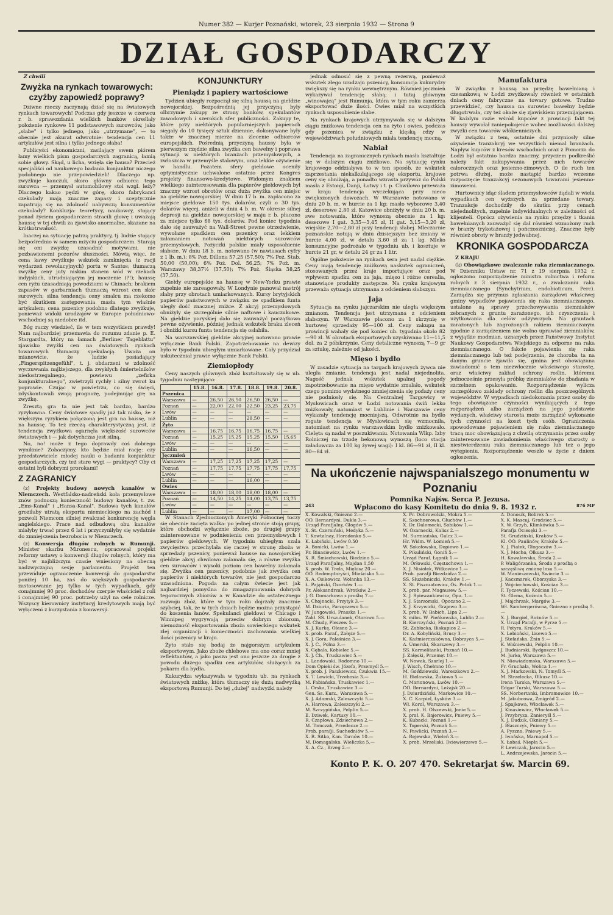Numer 382 — Kurjer Poznański, wtorek, 23 sierpnia 1932 — Strona 9
DZIAŁ GOSPODARCZY
Z chwili
Zwyżka na rynkach towarowych: czyżby zapowiedź poprawy?
Dziwne rzeczy zaczynają dziać się na światowych rynkach towarowych! Podczas gdy jeszcze w czerwcu r. b. sprawozdania wielkich banków określały położenie rynkowe 11 podstawowych surowców, jako „słabe" i tylko jednego, jako „utrzymane", — to obecnie jest akurat odwrotnie: tendencja cen 11 artykułów jest silna i tylko jednego słaba!
Publicyści ekonomiczni, zasilający swem piórem łamy wielkich pism gospodarczych zagranicą, łamią sobie głowy. Skąd, u licha, wzięła się hausa? Przecież specjaliści od naukowego badania konjunktur niczego podobnego nie przepowiedzieli! Dlaczego np. zwyżkuje kauczuk, skoro główny odbiorca tego surowca — przemysł automobilowy stoi wzgl. leży? Dlaczego kakao pędzi w górę, skoro fabrykanci czekolady mają znaczne zapasy i sceptycznie zapatrują się na zdolność nabywczą konsumentów czekolady? Konkluzja: teoretycy, naukowcy, stojący ponad życiem gospodarczem stracili głowę i uważają haussę w tej chwili za zjawisko anormalne, skazane na krótkotrwałość.
Inaczej na sytuację patrzą praktycy, tj. ludzie stojący bezpośrednio w samem mżyciu gospodarczem. Starają się oni zwyżkę uzasadnić motywami, nie pozbawionemi pozorów słuszności. Mówią więc, że cena kawy zwyżkuje wskutek zamknięcia (z racji wydarzeń rewolucyjnych) portu w Santos; tłumaczą zwyżkę ceny juty niskim stanem wód w rzekach indyjskich, utrudniającym jej mocze­nie (?!); haussę cen ryżu uzasadniają powodziami w Chinach; brakiem zapasów w garbarniach tłumaczą wzrost cen skór surowych; silna tendencja ceny smalcu ma rzekomo być skutkiem zastępowania masła tym właśnie artykułem; cena pszenicy podobno dlatego zwyżkuje, ponieważ widoki urodzajów w Europie południowo-wschodniej są niedobre itd.
Bóg raczy wiedzieć, ile w tem wszystkiem prawdy! Nam najbardziej przemawia do rozumu zdanie p. E. Stargardta, który na łamach „Berliner Tageblattu" zjawisko zwyżki cen na światowych rynkach towarowych tłumaczy spekulacją. Uważa on mianowicie, że ludzie posiadający „Fingerspitzengefühl", t. j. obdarzeni w zdolność wyczuwania najlżejszego, dla zwykłych śmiertelników niedostrzegalnego, powiewu „zefirka konjunkturalnego", zwietrzyli rychły i silny zwrot ku poprawie. Czując w powietrzu, co się święci, zdyskontowali swoją prognozę, podejmując grę na zwyżkę.
Zresztą gra ta nie jest tak bardzo, bardzo ryzykowna. Ceny światowe spadły już tak nisko, że z większym ryzykiem połączoną jest gra na baissę, niż na haussę. To też rzeczą charakterystyczną jest, iż tendencja zwyżkowa ogarnęła większość surowców światowych i — jak dotychczas jest silną.
No, no! może z tego doprawdy coś dobrego wyniknie? Zobaczymy, kto będzie miał rację: czy przedstawiciele młodej nauki o badaniu konjunktur gospodarczych, czy też stare wygi — praktycy? Oby ci ostatni byli dobrymi prorokami!
Z ZAGRANICY
(z) Projekty budowy nowych kanałów w Niemczech. Westfalsko-nadreński koła przemysłowe znów podnoszą konieczność budowy kanałów, t. zw. „Ems-Kanal" i „Hansa-Kanal". Budowa tych kanałów groziłaby utratą eksportu niemieckiego na zachód i pozwoli Niemcom silniej zwalczać konkurencję węgla angielskiego. Prace nad odbudową obu kanałów miałyby trwać przez 6 lat i przyczyniłyby się wydatnie do zmniejszenia bezrobocia w Niemczech.
(z) Konwersja długów rolnych w Rumunji. Minister skarbu Mironescu, opracował projekt reformy ustawy o konwersji długów rolnych, który ma być w najbliższym czasie wniesiony na obecną nadzwyczajną sesję parlamentu. Projekt ten przewiduje ograniczenie konwersji do gospodarstw poniżej 10 ha, zaś do większych gospodarstw zastosowanie jej tylko w tych wypadkach, gdy conajmniej 90 proc. dochodów czerpie właściciel z roli i conajmniej 90 proc. potrzeby użył na cele rolnicze. Wszyscy kierownicy instytucyj kredytowych mają być wyłączeni z korzystania z konwersji.
KONJUNKTURY
Pieniądz i papiery wartościowe
Tydzień ubiegły rozpoczął się silną haussą na giełdzie nowojorskiej. Bezpośrednią jej przyczyną były olbrzymie zakupy ze strony banków, spekulantów zawodowych i szerokich sfer publiczności. Zakupy te, które przy niektórych popularniejszych papierach sięgały do 10 tysięcy sztuk dziennie, dokonywane były także w znacznej mierze na zlecenie odbiorców europejskich. Pośrednią przyczyną haussy była w pierwszym rzędzie silna zwyżka cen bawełny i poprawa sytuacji w niektórych branżach przemysłowych, a zwłaszcza w przemyśle stalowym, oraz lekkie ożywienie w handlu. Pozatem sfery giełdowe oceniły optymistycznie uchwalone ostatnio przez Kongres projekty finansowo-kredytowe. Widomym znakiem wielkiego zainteresowania dla papierów giełdowych był znaczny wzrost obrotów oraz duża zwyżka cen miejsc na giełdzie nowojorskiej. W dniu 17 b. m. zapłacono za miejsce giełdowe 150 tys. dolarów, czyli o 30 tys. dolarów więcej, aniżeli w dniu 4 b. m. W okresie silnej depresji na giełdzie nowojorskiej w maju r. b. płacono za miejsce tylko 68 tys. dolarów. Pod koniec tygodnia dało się zauważyć na Wall-Street pewne otrzeźwienie, wywołane spadkiem cen pszenicy oraz lekkiem załamaniem notowań niektórych surowców przemysłowych. Pożyczki polskie miały usposobienie słabsze. W dniu 18 b. m. notowano (w nawiasach cyfry z 1 lb. m.): 8% Poż. Dillona 57,25 (57,50); 7% Poż. Stab. 50,00 (50,00); 6% Poż. Dol. 56,25; 7% Poż. m. Warszawy 38,37½ (37,50); 7% Poż. Śląska 38,25 (37,50).
Giełdy europejskie na haussę w New-Yorku prawie zupełnie nie zareagowały. W Londynie panował nastrój słaby przy obrotach umiarkowanych. Kursy brytyjskich papierów państwowych w związku ze spadkiem funta uległy dość znacznej zniżce. Z akcyj przemysłowych obniżyły się szczególnie silnie naftowe i kauczukowe. Na giełdzie paryskiej dało się zauważyć początkowo pewne ożywienie, później jednak wskutek braku zleceń i obniżki kursu funta tendencja się osłabiła.
Na warszawskiej giełdzie akcyjnej notowano prawie wyłącznie Bank Polski. Zapotrzebowanie na dewizy było w tygodniu ubiegłym umiarkowane. Cały przydział uskuteczniał prawie wyłącznie Bank Polski.
Ziemiopłody
Ceny naszych głównych zbóż kształtowały się w ub. tygodniu następująco:
| | 15.8. | 16.8. | 17.8. | 18.8. | 19.8. | 20.8. |
| --- | --- | --- | --- | --- | --- | --- |
| Pszenica | | | | | | |
| Warszawa | — | 26,50 | 26,50 | 26,50 | 26,50 | — |
| Poznań | — | 22,00 | 22,00 | 22,50 | 23,25 | 23,75 |
| Lwów | — | — | — | — | — | — |
| Lublin | — | — | — | 28,50 | — | — |
| Żyto | | | | | | |
| Warszawa | — | 16,75 | 16,75 | 16,75 | 16,75 | — |
| Poznań | — | 15,25 | 15,25 | 15,25 | 15,50 | 15,65 |
| Lwów | — | — | — | — | — | — |
| Lublin | — | — | — | 16,50 | — | — |
| Jęczmień | | | | | | |
| Warszawa | — | 17,25 | 17,25 | 17,25 | 17,25 | — |
| Poznań | — | 17,75 | 17,75 | 17,75 | 17,75 | 17,75 |
| Lwów | — | — | — | — | — | — |
| Lublin | — | — | — | 16,00 | — | — |
| Owies | | | | | | |
| Warszawa | — | 18,00 | 18,00 | 18,00 | 18,00 | — |
| Poznań | — | 14,50 | 14,25 | 14,00 | 13,75 | 13,75 |
| Lwów | — | — | — | — | — | — |
| Lublin | — | — | — | 17,00 | — | — |
W Stanach Zjednoczonych Ameryki Północnej toczy się obecnie zacięta walka: po jednej stronie stoją grupy, które obchodzi wyłącznie zboże, po drugiej grupy zainteresowane w podniesieniu cen przemysłowych i papierów giełdowych. W tygodniu ubiegłym szala zwycięstwa przechylała się raczej w stronę zboża w sprzedaży pszenicy, ponieważ hausse na nowojorskiej giełdzie akcyj chwilowo załamała się, a równe zwyżka cen surowców i wysoki poziom cen bawełny załamała się. Zwyżka cen pszenicy, podobnie jak zwyżka cen papierów i niektórych towarów, nie jest gospodarczo uzasadniona. Pogoda na całym świecie jest jak najbardziej pomyślna do zmagazynowania dobrych tegorocznych zbiorów a w Kanadzie do ostatecznego rozwoju zbóż, które w tym roku dojrzały znacznie szybciej, tak, że w tych dniach będzie można przystąpić do koszenia łanów. Spekulanci giełdowi w Chicago i Winnipeg wygrywają przeciw dobrym zbiorom, niemożność eksportowania zboża sowieckiego wskutek złej organizacji i konieczności zachowania wielkiej ilości pszenicy w kraju.
Żyto stało się bodaj że najgorszym artykułem eksportowym. Jako zboże chlebowe ma ono coraz mniej reflektantów, a jako pasza jest ono jeszcze za drogie z powodu dużego spadku cen artykułów, służących za pokarm dla bydła.
Kukurydza wykazywała w tygodniu ub. na rynkach światowych zniżkę, która tłumaczy się dużą nadwyżką eksportową Rumunji. Do tej „dużej" nadwyżki należy
jednak odnosić się z pewną rezerwą, ponieważ wskutek złego urodzaju pszenicy, konsumcja kukurydzy zwiększy się na rynku wewnętrznym. Również jęczmień wykazywał tendencję słabą; i tutaj głównym „winowajcą" jest Rumunja, która w tym roku zamierza eksportować duże ilości. Owies miał na wszystkich rynkach usposobienie słabe.
Na rynkach krajowych utrzymywała się w dalszym ciągu zniżkowa tendencja cen na żyto i owies, podczas gdy pszenica w związku z klęską rdzy w województwach południowych miała tendencję mocną.
Nabiał
Tendencja na zagranicznych rynkach masła kształtuje się w dalszym ciągu zniżkowo. Na sytuację rynku krajowego oddziaływa to w ten sposób, że wskutek zaprzestania niekalkulującego się eksportu, krajowe ceny się obniżają, a ponadto wzrasta przywóz do Polski masła z Estonji, Danji, Łotwy i t. p. Chwilowo przeważa w kraju tendencja wyczekująca przy nieco zwiększonych dowozach. W Warszawie notowano w dniu 20 b. m. w hurcie za 1 kg: masło wyborowe 3,40 zł, deserowe 2,80 zł. Katowice obniżyły w dniu 20 b. m. swe notowania, które wynoszą obecnie za 1 kg: deserowe I gat. 3,35—3,45 zł, II gat. 3,15—3,20 zł, wiejskie 2,70—2,80 zł przy tendencji słabej. Mleczarnie poznańskie notują w dniu dzisiejszym bez zmiany w hurcie 4,00 zł, w detalu 3,60 zł za 1 kg. Mleko konsumcyjne podrożało w tygodniu ub. i kosztuje w hurcie 21 gr, w detalu 24 gr za 1 litr.
Ogólne położenie na rynkach sera jest nadal ciężkie. Ceny mają tendencję zniżkową naskutek ograniczeń, stosowanych przez kraje importujące oraz pod wpływem spadku cen za jaja, mięso i różne cerealia, stanowiące produkty zastępcze. Na rynku krajowym przeważa sytuacja utrzymana z odcieniem słabszym.
Jaja
Sytuacja na rynku jajczarskim nie uległa większym zmianom. Tendencja jest utrzymana z odcieniem słabszym. W Warszawie płacono za 1 skrzynię w hurtowej sprzedaży 95—100 zł. Ceny zakupu na prowincji wahały się pod koniec ub. tygodnia około 82—90 zł. W obrotach eksportowych uzyskiwano 11—11,5 dol. za 2 półskrzynie. Ceny detaliczne wynoszą 7—9 gr za sztukę, zależnie od jakości.
Mięso i bydło
W zasadzie sytuacja na targach krajowych żywca nie uległa zmianie, tendencja jest nadal niejednolita. Nagość jednak wskutek upalnej pogody zapotrzebowanie na mięso wydatnie zmalało, wskutek czego pomimo wydatnego zmniejszenia się podaży ceny nie podniosły się. Na Centralnej Targowicy w Mysłowicach oraz w Łodzi notowania świń lekko zniżkowały, natomiast w Lublinie i Warszawie ceny wykazały tendencję mocniejszą. Odwrotnie na bydło rogate tendencja w Mysłowicach się wzmocniła, natomiast na rynku warszawskim bydło zniżkowało. Cielęta są nadal w poszukiwaniu. Notowania Wlkp. Izby Rolniczej na trzodę bekonową wynoszą (loco stacja załadowcza za 100 kg żywej wagi): I kl. 86—91 zł, II kl. 80—84 zł.
Manufaktura
W związku z haussą na przędzę bawełnianą i czesankową w Łodzi zwyżkowały również w ostatnich dniach ceny fabryczne na towary gotowe. Trudno przewidzieć, czy haussa na surowiec bawełny będzie długotrwała, czy też okaże się zjawiskiem przemijającem. W każdym razie wśród kupców z prowincji fakt tej haussy wywołał zaniepokojenie wobec możliwości dalszej zwyżki cen towarów włókienniczych.
W związku z tem, ostatnie dni przyniosły silne ożywienie tranzakcyj we wszystkich niemal branżach. Napływ kupców z kresów wschodnich oraz z Pomorza do Łodzi był ostatnio bardzo znaczny, przyczem podkreślić należy fakt zakupywania przez nich towarów całorocznych oraz jesienno-zimowych. O ile ruch ten potrwa dłużej, może nastąpić bardzo wczesne rozpoczęcie tranzakcyj sezonowych towarami jesienno-zimowemi.
Hurtownicy idąc śladem przemysłowców żądali w wielu wypadkach cen wyższych za sprzedane towary. Tranzakcje dochodziły do skutku przy cenach niejednolitych, zupełnie indywidualnych w zależności od klijenteli. Oprócz ożywienia na rynku przędzy i tkanin bawełnianych zauważyć się dał również wzmożony ruch w branży trykotażowej i pończoszniczej. Znaczne były również obroty w branży jedwabnej.
KRONIKA GOSPODARCZA
Z KRAJU
(k) Obowiązkowe zwalczanie raka ziemniaczanego. W Dzienniku Ustaw nr. 71 z 19 sierpnia 1932 r. ogłoszono rozporządzenie ministra rolnictwa i reform rolnych z 3 sierpnia 1932 r., o zwalczaniu raka ziemniaczanego (Synchytrium, endobioticum, Perc). Zarządza się przymus zgłaszania zarządowi właściwej gminy wypadków pojawienia się raka ziemniaczanego, ustalone są sprawy przechowywania ziemniaków zebranych z gruntu zarażonego, ich czyszczenia i użytkowania dla celów odżywczych. Na gruntach zarażonych lub zagrożonych rakiem ziemniaczanym zgodnie z zarządzeniem nie wolno uprawiać ziemniaków, z wyjątkie modmian, uznanych przez Państwowy Instytut Naukowy Gospodarstwa Wiejskiego za odporne na raka ziemniaczanego. O fakcie pojawienia się raka ziemniaczanego lub też podejrzenia, że choroba ta na danym gruncie zjawiła się, gmina jest obowiązana zawiadomić o tem niezwłocznie właściwego starostę, oraz właściwy zakład ochrony roślin, któremu jednocześnie przesyła próbkę ziemniaków do zbadania w szczelnem opakowaniu. Rozporządzenie wylicza szczegółowo zakłady ochrony roślin dla poszczególnych województw. W wypadkach niedokonania przez osoby do tego obowiązane czynności wynikających z tego rozporządzeń albo zarządzeń na jego podstawie wydanych, właściwy starosta może zarządzić wykonanie tych czynności na koszt tych osób. Ograniczenia spowodowane pojawieniem się raka ziemniaczanego tracą moc obowiązującą z chwilą otrzymania przez osoby zainteresowane zawiadomienia właściwego starosty o niestwierdzeniu raka ziemniaczanego lub też o jego wytępieniu. Rozporządzenie weszło w życie z dniem ogłoszenia.
Na ukończenie najwspanialszego monumentu w Poznaniu
Pomnika Najśw. Serca P. Jezusa.
243 Wpłacono do kasy Komitetu do dnia 9. 8. 1932 r. 876 MP
X. Kowalski, Gniezno 2.—
OO. Bernardyni, Dukla 3.—
Urząd Parafjalny, Głogów 5.—
X. St. Czerniński, Medyka 5.—
T. Kowtalnay, Horodenko 5.—
K. Łabiński, Lwów 0.50
A. Bonicki, Lwów 1.—
Fr. Binasiewicz, Lwów 1.—
X. R. Śmiechowski, Biedzino 5.—
Urząd Parafjalny, Majdan 1,50
X. prob. W. Trela, Miękisz 20.—
OO. Redemptoryści, Mieściska 5.—
X. A. Osikowicz, Wolanka 13.—
Ł. Pająński, Ozorków 1.—
Fr. Aleksandrzak, Wrotków 2.—
J. G. Domarkowa z prośbą 7.—
X. Chojnacki, Przytyk 3.—
M. Dziuria, Parzęczewo 5.—
W. Jungowski, Praszka 1.—
Zakł. SS. Urszulanek, Otorowo 5.—
M. Chudy, Pleszew 5.—
X. J. Kurkę, Olesno 3.—
X. prob. Paraf., Załęże 5.—
X. J. Gora, Paleśnica 3.—
X. J. C., Polna 3.—
X. Gębala, Kobielec 5.—
X. J. Ch., Truskawiec 5.—
L. Landowski, Rodomno 10.—
Dom Opieki św. Józefa, Przemyśl 5.—
X. prob. J. Paszkiewicz, Czukwia 15.—
X. T. Lewicki, Trzebosia 3.—
M. Fabiańska, Truskawiec 1.—
L. Orska, Truskawiec 3.—
Gen. Ss. Kurz., Warszawa 5.—
X. J. Adamski, Zaleszczyki 5.—
A. Harrowa, Zaleszczyki 2.—
M. Szczypińska, Pelplin 5.—
E. Dziwek, Kartuzy 10.—
R. Czapłowa, Zdziechowa 2.—
M. Tomczak, Przedecze 2.—
Prob. parafji, Suchedniów 5.—
X. R. Sitko, Kan. Tarnów 10.—
M. Domagalska, Wieliczka 5.—
X. A. Cz., Brzeg 2.—
X. Fr. Dobrowolski, Mokra 5.—
K. Szochnerowa, Głuchów 1.—
X. Dr. Dalemecki, Sobików 1.—
W. Ozarnecki, Kalisz 2.—
M. Surmiańska, Gulcz 3.—
Hr. Wiśm. W. Łomień 5.—
W. Sokołowska, Dopiewo 1.—
X. Pikuliński, Goniń 5.—
Urząd Paraf. Łąpnik 1.—
M. Orłowski, Częstochowa 1.—
X. J. Nisiołek, Witkowice 1.—
Prob. parafji Biezdzidza 2.—
SS. Służebniczki, Kraków 1.—
X. St. Piszczatowicz, Os. Potok 1.—
X. prob. par. Magnusew 5.—
X. J. Spiewankiewicz, Opa. 1.—
X. J. Starzomski, Opoczno 2.—
X. J. Krzywicki, Grajewo 3.—
X. prob. W. Babich, Lipa 2.—
S. milos. W. Pieńkowska, Lublin 2.—
B. Kierczyński, Poznań 20.—
St. Zabłocka, Biskupice 2.—
Dr. A. Kobyliński, Brusy 3.—
K. Kaźmierczakówna, Dobrzyca 5.—
A. Umerski, Skarszewy 3.—
SS. Karmelitanki, Poznań 10.—
J. Załęski, Przemęt 10.—
W. Nowak, Szarlej 1.—
J. Wisch, Chełmno 10.—
M. Goździewski, Wareszkowo 2.—
H. Bielawska, Żukowo 5.—
C. Marionowa, Lwów 10.—
OO. Bernardyni, Leżajsk 20.—
J. Dziurdziński, Markowice 10.—
X. C. Karpiel, Łysków 3.—
Wł. Korol, Warszawa 3.—
X. prob. H. Olszewski, Jonie 5.—
X. prał. K. Bajerowicz, Pniewy 5.—
K. Kubacki, Poznań 1.—
X. Toperski, Poznań 5.—
N. Pawlicki, Poznań 3.—
A. Rejewska, Wieleń 3.—
X. prob. Mrzeliski, Dziewierzewo 5.—
A. Donosik, Bobrek 5.—
X. K. Mascuj, Grodziec 5.—
X. W. Grzyb, Klimkówka 5.—
Parafja Ociesęki 3.—
St. Grudziński, Kraków 5.—
Kl. OO. Paulinów, Kraków 5.—
X. J. Fiałek, Głogoczów 3.—
X. J. Mocho, Olkusz 3.—
H. Kowalewska, Środa 2.—
P. Waligórzanka, Środa z prośbą o szczęśliwą zmianę losu 5.—
W. Manieszewski, Swiecie 3.—
J. Kaczmarek, Oborzyska 3.—
J. Wojciechowski, Kościan 3.—
F. Tyczewski, Kościan 10.—
St. Glema, Koźmin 5.—
J. Majchrzak, Margów 3.—
Wł. Sambergerówna, Gniezno z prośbą 5.—
X. J. Burgiel, Rożnów 5.—
X. Urząd Parafji, w Pyrze 5.—
R. Potyra, Kraków 5.—
X. Lebioński, Lisewo 5.—
J. Stefańska, Żnin 5.—
K. Wiśniewski, Pelplin 10.—
J. Budniarski, Bydgoszcz 10.—
M. Jurko, Warszawa 5.—
N. Niewiadomska, Warszawa 5.—
Fr. Gruchała, Wolica 1.—
X. J. Markowski, N. Tomyśl 5.—
M. Strzelecka, Olkusz 10.—
Irena Turska, Warszawa 5.—
Edgar Turski, Warszawa 5.—
SS. Norbertanki, Imbramowice 10.—
M. Jakubcowa, Zmigród 2.—
J. Spajkowa, Włocławek 5.—
J. Kinasiewicz, Włocławek 5.—
J. Przybryza, Zanieryśl 5.—
X. J. Dudzik, Okniany 5.—
J. Błaszczyk, Pniewy 5.—
A. Pyszna, Pniewy 5.—
J. Iwańska, Marnapol 5.—
X. Łobaś, Niepła 5.—
P. Lewiczak, Jarocin 5.—
L. Andrzejewska, Jarocin 5.—
Konto P. K. O. 207 470. Sekretarjat św. Marcin 69.